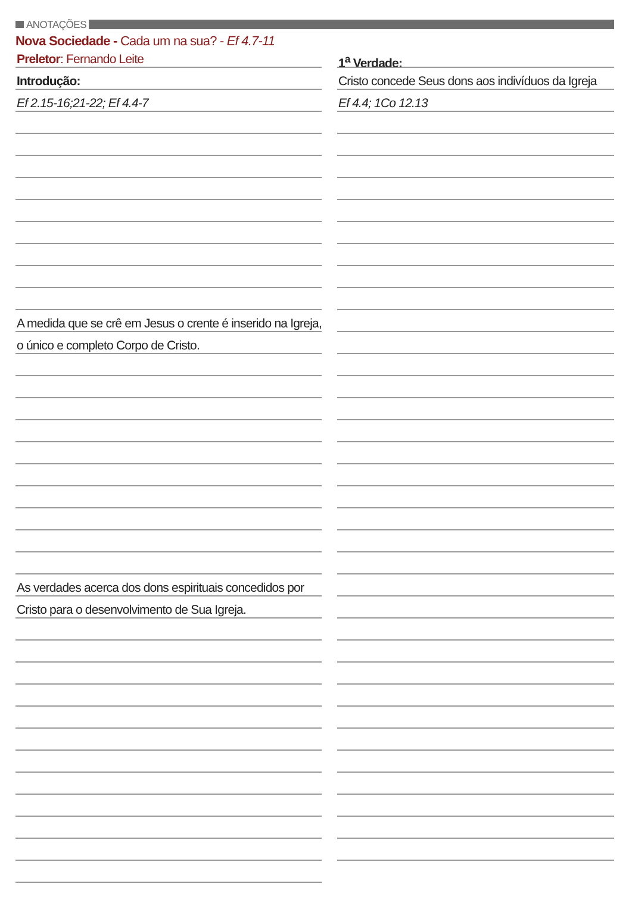ANOTAÇÕES
Nova Sociedade - Cada um na sua? - Ef 4.7-11
Preletor: Fernando Leite
Introdução:
Ef 2.15-16;21-22; Ef 4.4-7
A medida que se crê em Jesus o crente é inserido na Igreja,
o único e completo Corpo de Cristo.
As verdades acerca dos dons espirituais concedidos por
Cristo para o desenvolvimento de Sua Igreja.
1<sup>a</sup> Verdade:
Cristo concede Seus dons aos indivíduos da Igreja
Ef 4.4; 1Co 12.13